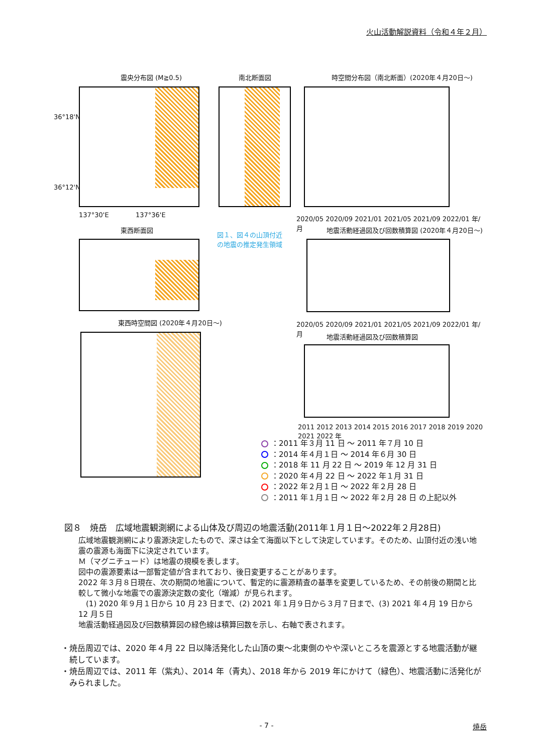火山活動解説資料（令和４年２月）
震央分布図 (M≧0.5)
36°18'N
36°12'N
137°30'E 137°36'E
南北断面図
時空間分布図（南北断面）(2020年４月20日～)
2020/05 2020/09 2021/01 2021/05 2021/09 2022/01 年/月
東西断面図
図１、図４の山頂付近
の地震の推定発生領域
地震活動経過図及び回数積算図 (2020年４月20日～)
2020/05 2020/09 2021/01 2021/05 2021/09 2022/01 年/月
東西時空間図 (2020年４月20日～)
地震活動経過図及び回数積算図
2011 2012 2013 2014 2015 2016 2017 2018 2019 2020 2021 2022 年
：2011 年３月 11 日 ～ 2011 年７月 10 日
：2014 年４月１日 ～ 2014 年６月 30 日
：2018 年 11 月 22 日 ～ 2019 年 12 月 31 日
：2020 年４月 22 日 ～ 2022 年１月 31 日
：2022 年２月１日 ～ 2022 年２月 28 日
：2011 年１月１日 ～ 2022 年２月 28 日 の上記以外
図８　焼岳　広域地震観測網による山体及び周辺の地震活動(2011年１月１日～2022年２月28日)
広域地震観測網により震源決定したもので、深さは全て海面以下として決定しています。そのため、山頂付近の浅い地震の震源も海面下に決定されています。
Ｍ（マグニチュード）は地震の規模を表します。
図中の震源要素は一部暫定値が含まれており、後日変更することがあります。
2022 年３月８日現在、次の期間の地震について、暫定的に震源精査の基準を変更しているため、その前後の期間と比較して微小な地震での震源決定数の変化（増減）が見られます。
　(1) 2020 年９月１日から 10 月 23 日まで、(2) 2021 年１月９日から３月７日まで、(3) 2021 年４月 19 日から 12 月５日
地震活動経過図及び回数積算図の緑色線は積算回数を示し、右軸で表されます。
・焼岳周辺では、2020 年４月 22 日以降活発化した山頂の東～北東側のやや深いところを震源とする地震活動が継続しています。
・焼岳周辺では、2011 年（紫丸）、2014 年（青丸）、2018 年から 2019 年にかけて（緑色）、地震活動に活発化がみられました。
- 7 - 焼岳